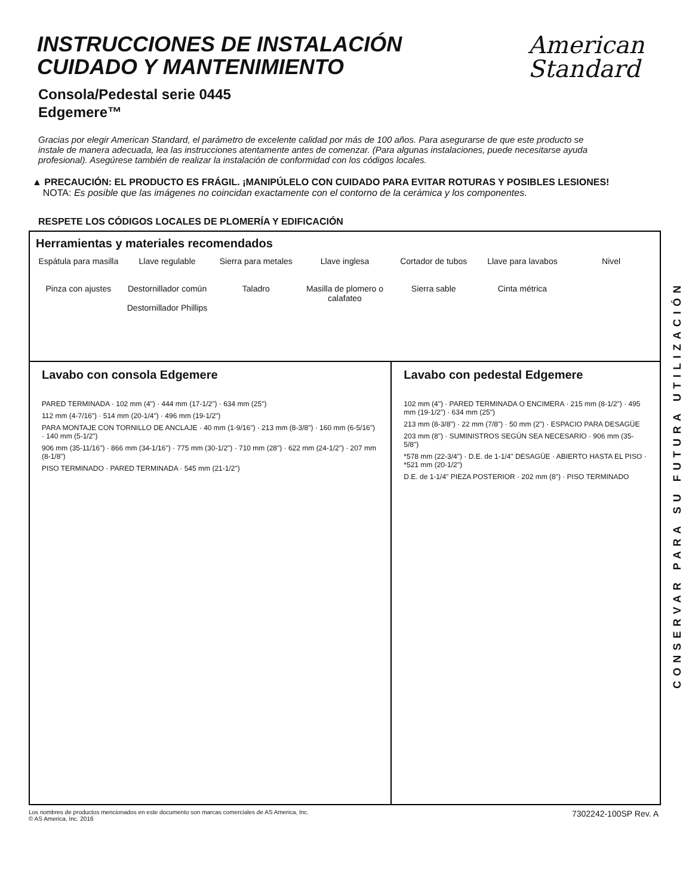American
Standard
INSTRUCCIONES DE INSTALACIÓN
CUIDADO Y MANTENIMIENTO
Consola/Pedestal serie 0445
Edgemere™
Gracias por elegir American Standard, el parámetro de excelente calidad por más de 100 años. Para asegurarse de que este producto se instale de manera adecuada, lea las instrucciones atentamente antes de comenzar. (Para algunas instalaciones, puede necesitarse ayuda profesional). Asegúrese también de realizar la instalación de conformidad con los códigos locales.
▲ PRECAUCIÓN: EL PRODUCTO ES FRÁGIL. ¡MANIPÚLELO CON CUIDADO PARA EVITAR ROTURAS Y POSIBLES LESIONES!
NOTA: Es posible que las imágenes no coincidan exactamente con el contorno de la cerámica y los componentes.
RESPETE LOS CÓDIGOS LOCALES DE PLOMERÍA Y EDIFICACIÓN
Herramientas y materiales recomendados
Espátula para masilla
Llave regulable
Sierra para metales
Llave inglesa
Cortador de tubos
Llave para lavabos
Nivel
Pinza con ajustes
Destornillador común
Destornillador Phillips
Taladro
Masilla de plomero o calafateo
Sierra sable
Cinta métrica
Lavabo con consola Edgemere
PARED TERMINADA · 102 mm (4") · 444 mm (17-1/2") · 634 mm (25")
112 mm (4-7/16") · 514 mm (20-1/4") · 496 mm (19-1/2")
PARA MONTAJE CON TORNILLO DE ANCLAJE · 40 mm (1-9/16") · 213 mm (8-3/8") · 160 mm (6-5/16") · 140 mm (5-1/2")
906 mm (35-11/16") · 866 mm (34-1/16") · 775 mm (30-1/2") · 710 mm (28") · 622 mm (24-1/2") · 207 mm (8-1/8")
PISO TERMINADO · PARED TERMINADA · 545 mm (21-1/2")
Lavabo con pedestal Edgemere
102 mm (4") · PARED TERMINADA O ENCIMERA · 215 mm (8-1/2") · 495 mm (19-1/2") · 634 mm (25")
213 mm (8-3/8") · 22 mm (7/8") · 50 mm (2") · ESPACIO PARA DESAGÜE
203 mm (8") · SUMINISTROS SEGÚN SEA NECESARIO · 906 mm (35-5/8")
*578 mm (22-3/4") · D.E. de 1-1/4" DESAGÜE · ABIERTO HASTA EL PISO · *521 mm (20-1/2")
D.E. de 1-1/4" PIEZA POSTERIOR · 202 mm (8") · PISO TERMINADO
Los nombres de productos mencionados en este documento son marcas comerciales de AS America, Inc.
© AS America, Inc. 2016
7302242-100SP Rev. A
CONSERVAR PARA SU FUTURA UTILIZACIÓN